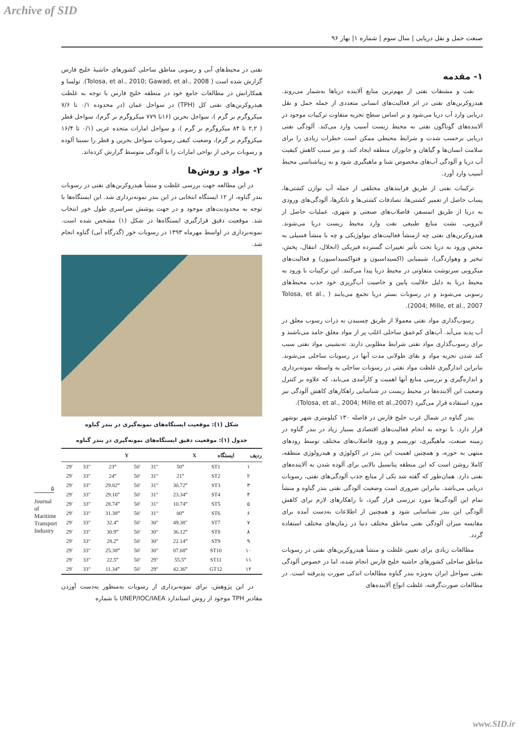Archive of SID
صنعت حمل و نقل دریایی | سال سوم | شماره ۱| بهار ۹۶
۱- مقدمه
نفت و مشتقات نفتی از مهم‌ترین منابع آلاینده دریاها به‌شمار می‌روند. هیدروکربن‌های نفتی در اثر فعالیت‌های انسانی متعددی از جمله حمل و نقل دریایی وارد آب دریا می‌شود و بر اساس سطح تجزیه متفاوت ترکیبات موجود در آلاینده‌های گوناگون نفتی به محیط زیست آسیب وارد می‌کند. آلودگی نفتی دریایی برحسب شدت و شرایط محیطی ممکن است خطرات زیادی را برای سلامت انسان‌ها و گیاهان و جانوران منطقه ایجاد کند، و نیز سبب کاهش کیفیت آب دریا و آلودگی آب‌های مخصوص شنا و ماهیگیری شود و به زیباشناسی محیط آسیب وارد آورد.
ترکیبات نفتی از طریق فرایندهای مختلفی از جمله آب توازن کشتی‌ها، پساب حاصل از تعمیر کشتی‌ها، تصادفات کشتی‌ها و تانکرها، آلودگی‌های ورودی به دریا از طریق اتمسفر، فاضلاب‌های صنعتی و شهری، عملیات حاصل از لایروبی، نشت منابع طبیعی نفت وارد محیط زیست دریا می‌شوند. هیدروکربن‌های نفتی چه ازمنشأ فعالیت‌های بیولوژیکی و چه با منشأ فسیلی به محض ورود به دریا تحت تأثیر تغییرات گسترده فیزیکی (انحلال، انتقال، پخش، تبخیر و وهوازدگی)، شیمیایی (اکسیداسیون و فتواکسیداسیون) و فعالیت‌های میکروبی سرنوشت متفاوتی در محیط دریا پیدا می‌کنند. این ترکیبات با ورود به محیط دریا به دلیل حلالیت پایین و خاصیت آب‌گریزی خود جذب محیط‌های رسوبی می‌شوند و در رسوبات بستر دریا تجمع می‌یابند ( Tolosa, et al., 2004; Mille, et al., 2007).
رسوب‌گذاری مواد نفتی معمولا از طریق چسبیدن به ذرات رسوب معلق در آب پدید می‌آید. آب‌های کم‌عمق ساحلی اغلب پر از مواد معلق جامد می‌باشند و برای رسوب‌گذاری مواد نفتی شرایط مطلوبی دارند. ته‌نشینی مواد نفتی سبب کند شدن تجزیه مواد و بقای طولانی مدت آنها در رسوبات ساحلی می‌شوند. بنابراین اندازگیری غلظت مواد نفتی در رسوبات ساحلی به واسطه نمونه‌برداری و اندازه‌گیری و بررسی منابع آنها اهمیت و کارآمدی می‌یابد، که علاوه بر کنترل وضعیت این آلاینده‌ها در محیط زیست در شناسایی راهکارهای کاهش آلودگی نیز مورد استفاده قرار می‌گیرد (Tolosa, et al., 2004; Mille et al.,2007).
بندر گناوه در شمال غرب خلیج فارس در فاصله ۱۳۰ کیلومتری شهر بوشهر قرار دارد. با توجه به انجام فعالیت‌های اقتصادی بسیار زیاد در بندر گناوه در زمینه صنعت، ماهیگیری، توریسم و ورود فاضلاب‌های مختلف توسط رودهای منتهی به حوزه، و همچنین اهمیت این بندر در اکولوژی و هیدرولوژی منطقه، کاملا روشن است که این منطقه پتانسیل بالایی برای آلوده شدن به آلاینده‌های نفتی دارد. همان‌طور که گفته شد یکی از منابع جذب آلودگی‌های نفتی، رسوبات دریایی می‌باشد. بنابراین ضروری است وضعیت آلودگی نفتی بندر گناوه و منشأ تمام این آلودگی‌ها مورد بررسی قرار گیرد، تا راهکارهای لازم برای کاهش آلودگی این بندر شناسایی شود و همچنین از اطلاعات به‌دست آمده برای مقایسه میزان آلودگی نفتی مناطق مختلف دنیا در زمان‌های مختلف استفاده گردد.
مطالعات زیادی برای تعیین غلظت و منشأ هیدروکربن‌های نفتی در رسوبات مناطق ساحلی کشورهای حاشیه خلیج فارس انجام شده، اما در خصوص آلودگی نفتی سواحل ایران به‌ویژه بندر گناوه مطالعات اندکی صورت پذیرفته است. در مطالعات صورت‌گرفته، غلظت انواع آلاینده‌های
نفتی در محیط‌های آبی و رسوبی مناطق ساحلی کشورهای حاشیهٔ خلیج فارس گزارش شده است ( Tolosa, et al., 2010; Gawad, et al., 2008). تولسا و همکارانش در مطالعات جامع خود در منطقه خلیج فارس با توجه به غلظت هیدروکربن‌های نفتی کل (TPH) در سواحل عمان (در محدوده ۰/۱ تا ۷/۶ میکروگرم بر گرم )، سواحل بحرین (۱۶تا ۷۷۹ میکروگرم بر گرم)، سواحل قطر ( ۲,۲ تا ۸۴ میکروگرم بر گرم )، و سواحل امارات متحده عربی (۰/۱ تا ۱۶/۴ میکروگرم بر گرم)، وضعیت کیفی رسوبات سواحل بحرین و قطر را نسبتا آلوده و رسوبات برخی از نواحی امارات را با آلودگی متوسط گزارش کرده‌اند.
۲- مواد و روش‌ها
در این مطالعه جهت بررسی غلظت و منشأ هیدروکربن‌های نفتی در رسوبات بندر گناوه، از ۱۲ ایستگاه انتخابی در این بندر نمونه‌برداری شد. این ایستگاه‌ها با توجه به محدودیت‌های موجود و در جهت پوشش سراسری طول خور انتخاب شد. موقعیت دقیق قرارگیری ایستگاه‌ها در شکل (۱) مشخص شده است. نمونه‌برداری در اواسط مهرماه ۱۳۹۳ در رسوبات خور (گذرگاه آبی) گناوه انجام شد.
شکل (۱): موقعیت ایستگاه‌های نمونه‌گیری در بندر گناوه
جدول (۱): موقعیت دقیق ایستگاه‌های نمونه‌گیری در بندر گناوه
| ردیف | ایستگاه | X | | | Y | | |
| --- | --- | --- | --- | --- | --- | --- | --- |
| ۱ | ST1 | 50‴ | 31″ | 50′ | 23‴ | 33″ | 29′ |
| ۲ | ST2 | 21‴ | 31″ | 50′ | 24‴ | 33″ | 29′ |
| ۳ | ST3 | 30.72‴ | 31″ | 50′ | 29.82‴ | 33″ | 29′ |
| ۴ | ST4 | 23.34‴ | 31″ | 50′ | 29.16‴ | 33″ | 29′ |
| ۵ | ST5 | 10.74‴ | 31″ | 50′ | 28.74‴ | 33″ | 29′ |
| ۶ | ST6 | 00‴ | 31″ | 50′ | 31.38‴ | 33″ | 29′ |
| ۷ | ST7 | 49.38″ | 30″ | 50′ | 32.4‴ | 33″ | 29′ |
| ۸ | ST8 | 36.12‴ | 30″ | 50′ | 30.9‴ | 33″ | 29′ |
| ۹ | ST9 | 22.14‴ | 30″ | 50′ | 28.2‴ | 33″ | 29′ |
| ۱۰ | ST10 | 07.68‴ | 30″ | 50′ | 25.38‴ | 33″ | 29′ |
| ۱۱ | ST11 | 55.5‴ | 29″ | 50′ | 22.5‴ | 33″ | 29′ |
| ۱۲ | GT12 | 42.36‴ | 29″ | 50′ | 11.34‴ | 33″ | 29′ |
در این پژوهش، برای نمونه‌برداری از رسوبات به‌منظور به‌دست آوردن مقادیر TPH موجود از روش استاندارد UNEP/IOC/IAEA با شماره
۵
Journal of Maritime Transport Industry
www.SID.ir